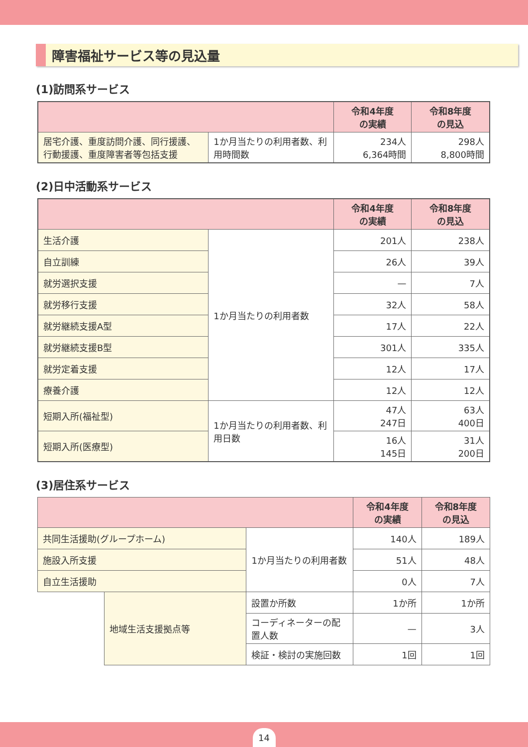障害福祉サービス等の見込量
(1)訪問系サービス
| | | 令和4年度 の実績 | 令和8年度 の見込 |
| --- | --- | --- | --- |
| 居宅介護、重度訪問介護、同行援護、行動援護、重度障害者等包括支援 | 1か月当たりの利用者数、利用時間数 | 234人 6,364時間 | 298人 8,800時間 |
(2)日中活動系サービス
| | | 令和4年度 の実績 | 令和8年度 の見込 |
| --- | --- | --- | --- |
| 生活介護 | 1か月当たりの利用者数 | 201人 | 238人 |
| 自立訓練 | | 26人 | 39人 |
| 就労選択支援 | | — | 7人 |
| 就労移行支援 | | 32人 | 58人 |
| 就労継続支援A型 | | 17人 | 22人 |
| 就労継続支援B型 | | 301人 | 335人 |
| 就労定着支援 | | 12人 | 17人 |
| 療養介護 | | 12人 | 12人 |
| 短期入所(福祉型) | 1か月当たりの利用者数、利用日数 | 47人 247日 | 63人 400日 |
| 短期入所(医療型) | | 16人 145日 | 31人 200日 |
(3)居住系サービス
| | | | 令和4年度 の実績 | 令和8年度 の見込 |
| --- | --- | --- | --- | --- |
| 共同生活援助(グループホーム) | | 1か月当たりの利用者数 | 140人 | 189人 |
| 施設入所支援 | | | 51人 | 48人 |
| 自立生活援助 | | | 0人 | 7人 |
| | 地域生活支援拠点等 | 設置か所数 | 1か所 | 1か所 |
| | | コーディネーターの配置人数 | — | 3人 |
| | | 検証・検討の実施回数 | 1回 | 1回 |
14